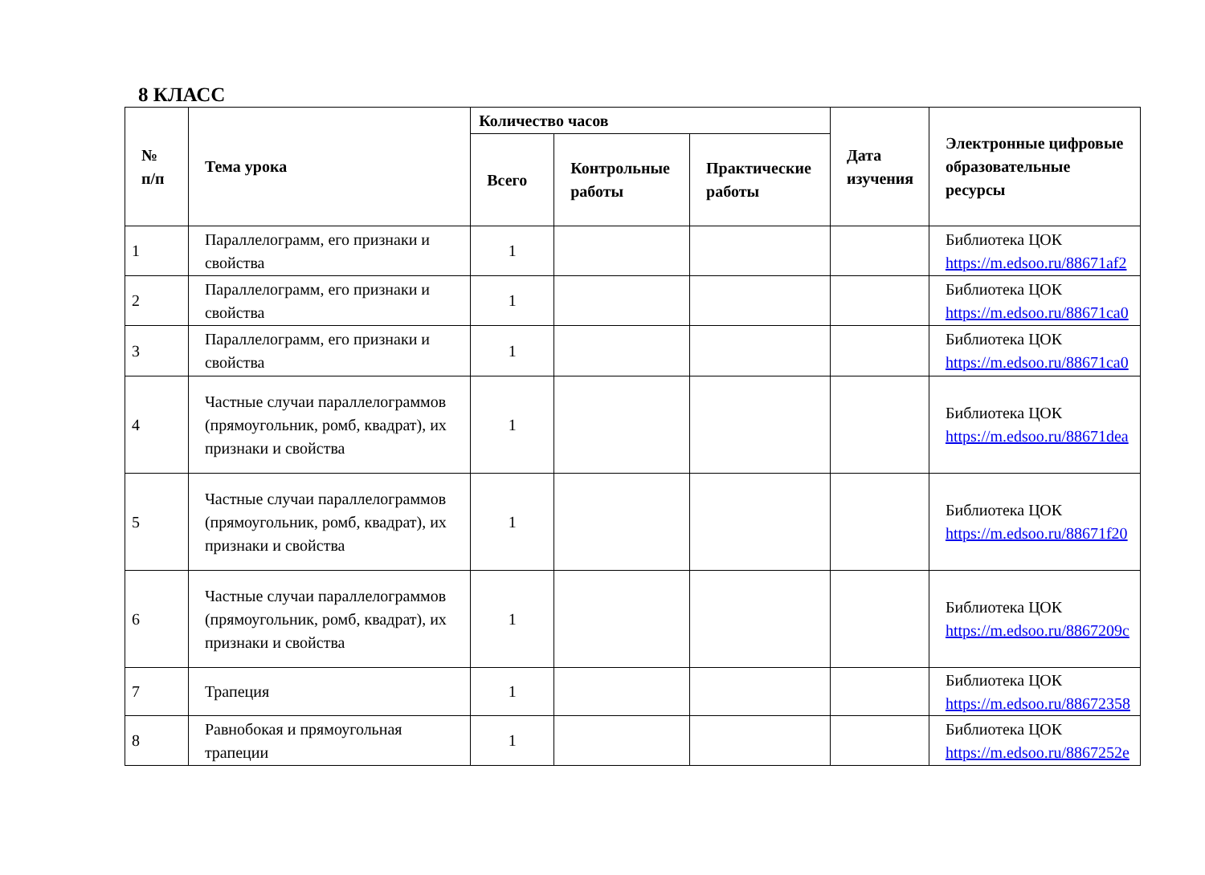8 КЛАСС
| № п/п | Тема урока | Количество часов | | | Дата изучения | Электронные цифровые образовательные ресурсы |
| --- | --- | --- | --- | --- | --- | --- |
| | | Всего | Контрольные работы | Практические работы | | |
| 1 | Параллелограмм, его признаки и свойства | 1 | | | | Библиотека ЦОК https://m.edsoo.ru/88671af2 |
| 2 | Параллелограмм, его признаки и свойства | 1 | | | | Библиотека ЦОК https://m.edsoo.ru/88671ca0 |
| 3 | Параллелограмм, его признаки и свойства | 1 | | | | Библиотека ЦОК https://m.edsoo.ru/88671ca0 |
| 4 | Частные случаи параллелограммов (прямоугольник, ромб, квадрат), их признаки и свойства | 1 | | | | Библиотека ЦОК https://m.edsoo.ru/88671dea |
| 5 | Частные случаи параллелограммов (прямоугольник, ромб, квадрат), их признаки и свойства | 1 | | | | Библиотека ЦОК https://m.edsoo.ru/88671f20 |
| 6 | Частные случаи параллелограммов (прямоугольник, ромб, квадрат), их признаки и свойства | 1 | | | | Библиотека ЦОК https://m.edsoo.ru/8867209c |
| 7 | Трапеция | 1 | | | | Библиотека ЦОК https://m.edsoo.ru/88672358 |
| 8 | Равнобокая и прямоугольная трапеции | 1 | | | | Библиотека ЦОК https://m.edsoo.ru/8867252e |